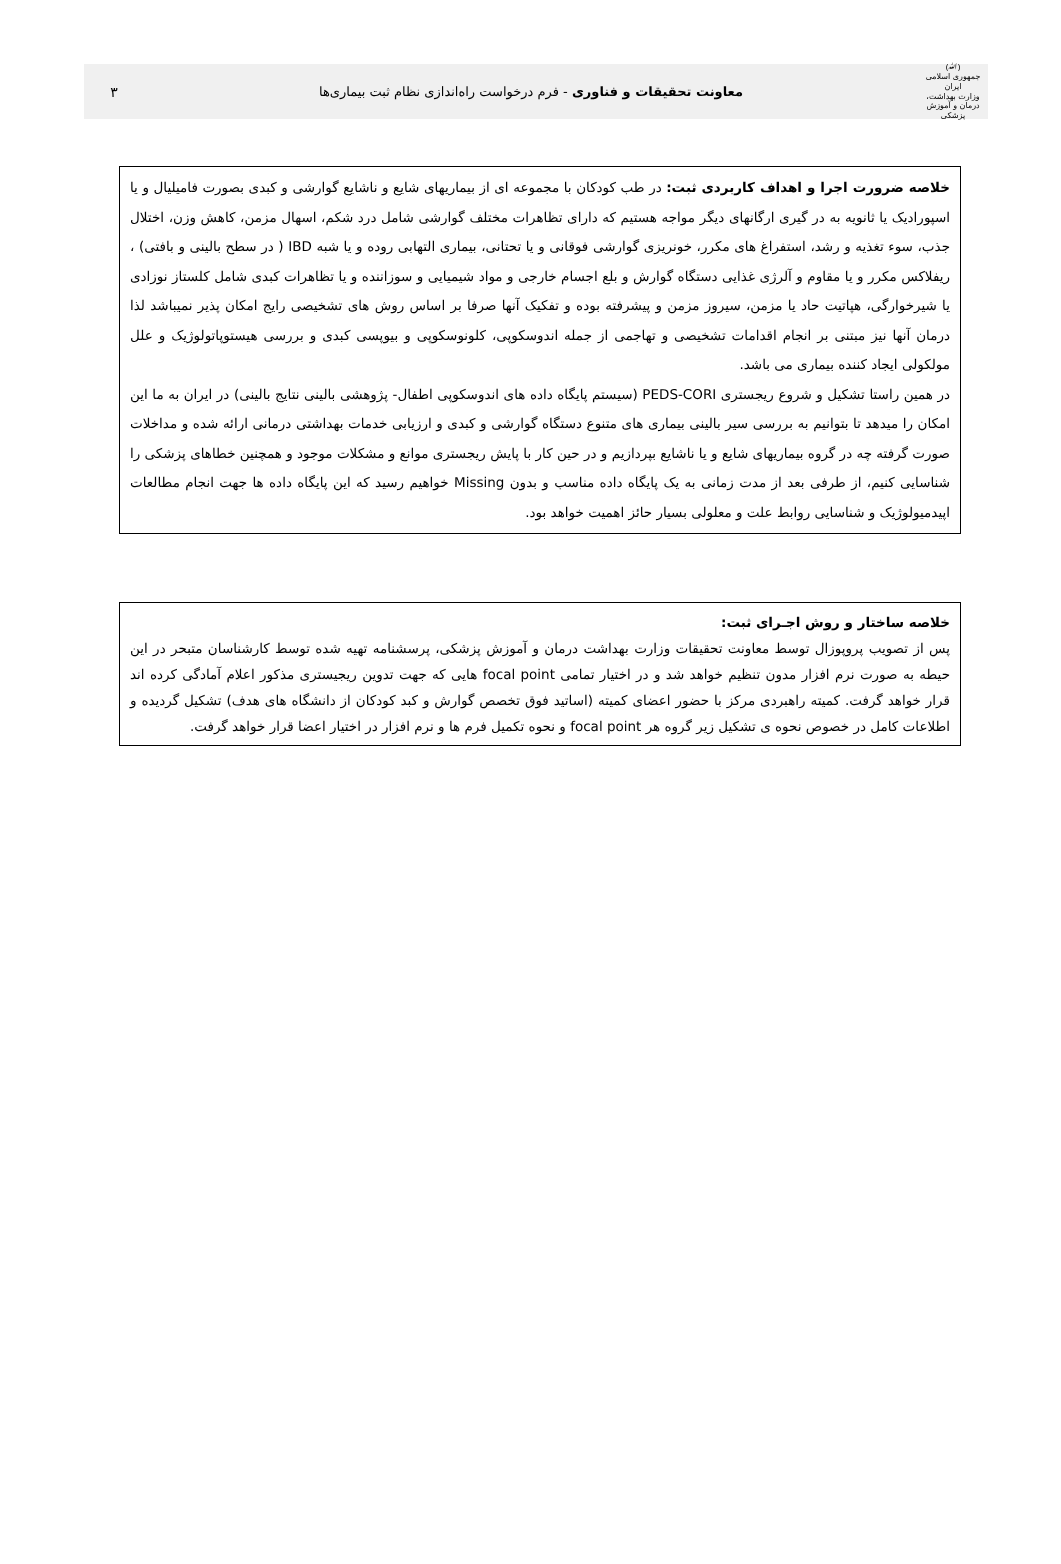(ﷲ)
جمهوری اسلامی ایران
وزارت بهداشت، درمان و آموزش پزشکی
معاونت تحقیقات و فناوری - فرم درخواست راه‌اندازی نظام ثبت بیماری‌ها
۳
خلاصه ضرورت اجرا و اهداف کاربردی ثبت: در طب کودکان با مجموعه ای از بیماریهای شایع و ناشایع گوارشی و کبدی بصورت فامیلیال و یا اسپورادیک یا ثانویه به در گیری ارگانهای دیگر مواجه هستیم که دارای تظاهرات مختلف گوارشی شامل درد شکم، اسهال مزمن، کاهش وزن، اختلال جذب، سوء تغذیه و رشد، استفراغ های مکرر، خونریزی گوارشی فوقانی و یا تحتانی، بیماری التهابی روده و یا شبه IBD ( در سطح بالینی و بافتی) ، ریفلاکس مکرر و یا مقاوم و آلرژی غذایی دستگاه گوارش و بلع اجسام خارجی و مواد شیمیایی و سوزاننده و یا تظاهرات کبدی شامل کلستاز نوزادی یا شیرخوارگی، هپاتیت حاد یا مزمن، سیروز مزمن و پیشرفته بوده و تفکیک آنها صرفا بر اساس روش های تشخیصی رایج امکان پذیر نمیباشد لذا درمان آنها نیز مبتنی بر انجام اقدامات تشخیصی و تهاجمی از جمله اندوسکوپی، کلونوسکوپی و بیوپسی کبدی و بررسی هیستوپاتولوژیک و علل مولکولی ایجاد کننده بیماری می باشد.
در همین راستا تشکیل و شروع ریجستری PEDS-CORI (سیستم پایگاه داده های اندوسکوپی اطفال- پژوهشی بالینی نتایج بالینی) در ایران به ما این امکان را میدهد تا بتوانیم به بررسی سیر بالینی بیماری های متنوع دستگاه گوارشی و کبدی و ارزیابی خدمات بهداشتی درمانی ارائه شده و مداخلات صورت گرفته چه در گروه بیماریهای شایع و یا ناشایع بپردازیم و در حین کار با پایش ریجستری موانع و مشکلات موجود و همچنین خطاهای پزشکی را شناسایی کنیم، از طرفی بعد از مدت زمانی به یک پایگاه داده مناسب و بدون Missing خواهیم رسید که این پایگاه داده ها جهت انجام مطالعات اپیدمیولوژیک و شناسایی روابط علت و معلولی بسیار حائز اهمیت خواهد بود.
خلاصه ساختار و روش اجـرای ثبت:
پس از تصویب پروپوزال توسط معاونت تحقیقات وزارت بهداشت درمان و آموزش پزشکی، پرسشنامه تهیه شده توسط کارشناسان متبحر در این حیطه به صورت نرم افزار مدون تنظیم خواهد شد و در اختیار تمامی focal point هایی که جهت تدوین ریجیستری مذکور اعلام آمادگی کرده اند قرار خواهد گرفت. کمیته راهبردی مرکز با حضور اعضای کمیته (اساتید فوق تخصص گوارش و کبد کودکان از دانشگاه های هدف) تشکیل گردیده و اطلاعات کامل در خصوص نحوه ی تشکیل زیر گروه هر focal point و نحوه تکمیل فرم ها و نرم افزار در اختیار اعضا قرار خواهد گرفت.